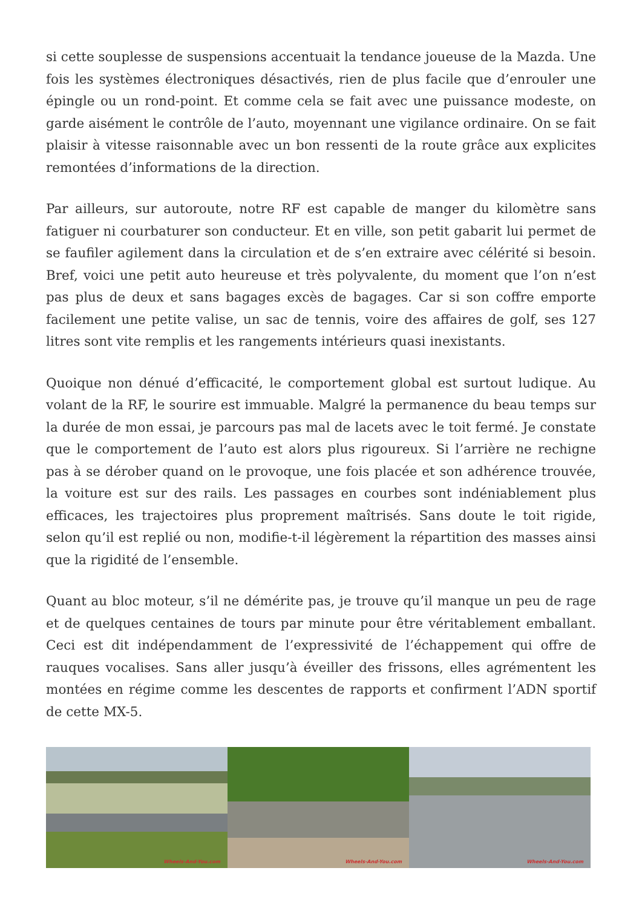si cette souplesse de suspensions accentuait la tendance joueuse de la Mazda. Une fois les systèmes électroniques désactivés, rien de plus facile que d’enrouler une épingle ou un rond-point. Et comme cela se fait avec une puissance modeste, on garde aisément le contrôle de l’auto, moyennant une vigilance ordinaire. On se fait plaisir à vitesse raisonnable avec un bon ressenti de la route grâce aux explicites remontées d’informations de la direction.
Par ailleurs, sur autoroute, notre RF est capable de manger du kilomètre sans fatiguer ni courbaturer son conducteur. Et en ville, son petit gabarit lui permet de se faufiler agilement dans la circulation et de s’en extraire avec célérité si besoin. Bref, voici une petit auto heureuse et très polyvalente, du moment que l’on n’est pas plus de deux et sans bagages excès de bagages. Car si son coffre emporte facilement une petite valise, un sac de tennis, voire des affaires de golf, ses 127 litres sont vite remplis et les rangements intérieurs quasi inexistants.
Quoique non dénué d’efficacité, le comportement global est surtout ludique. Au volant de la RF, le sourire est immuable. Malgré la permanence du beau temps sur la durée de mon essai, je parcours pas mal de lacets avec le toit fermé. Je constate que le comportement de l’auto est alors plus rigoureux. Si l’arrière ne rechigne pas à se dérober quand on le provoque, une fois placée et son adhérence trouvée, la voiture est sur des rails. Les passages en courbes sont indéniablement plus efficaces, les trajectoires plus proprement maîtrisés. Sans doute le toit rigide, selon qu’il est replié ou non, modifie-t-il légèrement la répartition des masses ainsi que la rigidité de l’ensemble.
Quant au bloc moteur, s’il ne démérite pas, je trouve qu’il manque un peu de rage et de quelques centaines de tours par minute pour être véritablement emballant. Ceci est dit indépendamment de l’expressivité de l’échappement qui offre de rauques vocalises. Sans aller jusqu’à éveiller des frissons, elles agrémentent les montées en régime comme les descentes de rapports et confirment l’ADN sportif de cette MX-5.
Wheels-And-You.com
Wheels-And-You.com
Wheels-And-You.com